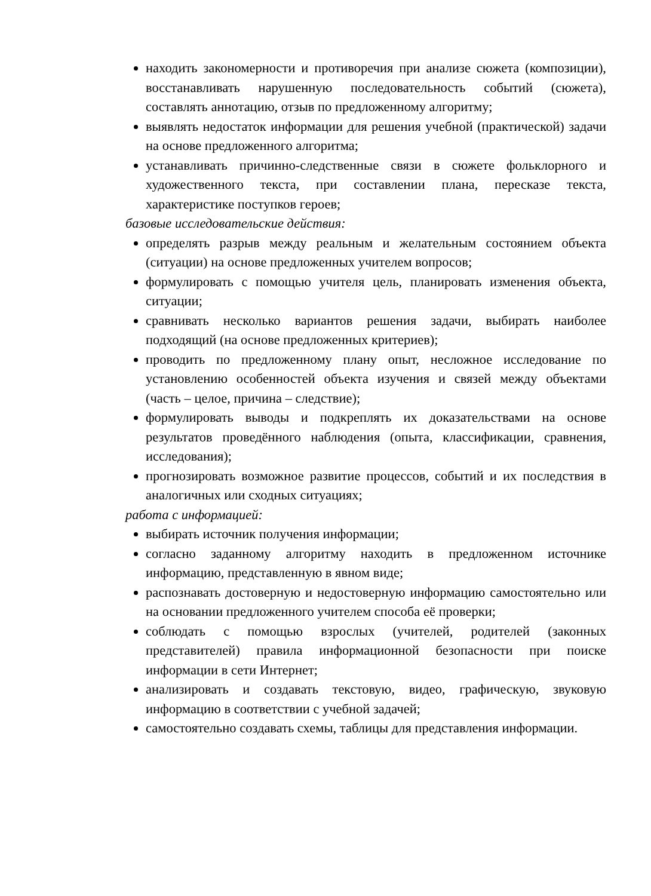находить закономерности и противоречия при анализе сюжета (композиции), восстанавливать нарушенную последовательность событий (сюжета), составлять аннотацию, отзыв по предложенному алгоритму;
выявлять недостаток информации для решения учебной (практической) задачи на основе предложенного алгоритма;
устанавливать причинно-следственные связи в сюжете фольклорного и художественного текста, при составлении плана, пересказе текста, характеристике поступков героев;
базовые исследовательские действия:
определять разрыв между реальным и желательным состоянием объекта (ситуации) на основе предложенных учителем вопросов;
формулировать с помощью учителя цель, планировать изменения объекта, ситуации;
сравнивать несколько вариантов решения задачи, выбирать наиболее подходящий (на основе предложенных критериев);
проводить по предложенному плану опыт, несложное исследование по установлению особенностей объекта изучения и связей между объектами (часть – целое, причина – следствие);
формулировать выводы и подкреплять их доказательствами на основе результатов проведённого наблюдения (опыта, классификации, сравнения, исследования);
прогнозировать возможное развитие процессов, событий и их последствия в аналогичных или сходных ситуациях;
работа с информацией:
выбирать источник получения информации;
согласно заданному алгоритму находить в предложенном источнике информацию, представленную в явном виде;
распознавать достоверную и недостоверную информацию самостоятельно или на основании предложенного учителем способа её проверки;
соблюдать с помощью взрослых (учителей, родителей (законных представителей) правила информационной безопасности при поиске информации в сети Интернет;
анализировать и создавать текстовую, видео, графическую, звуковую информацию в соответствии с учебной задачей;
самостоятельно создавать схемы, таблицы для представления информации.